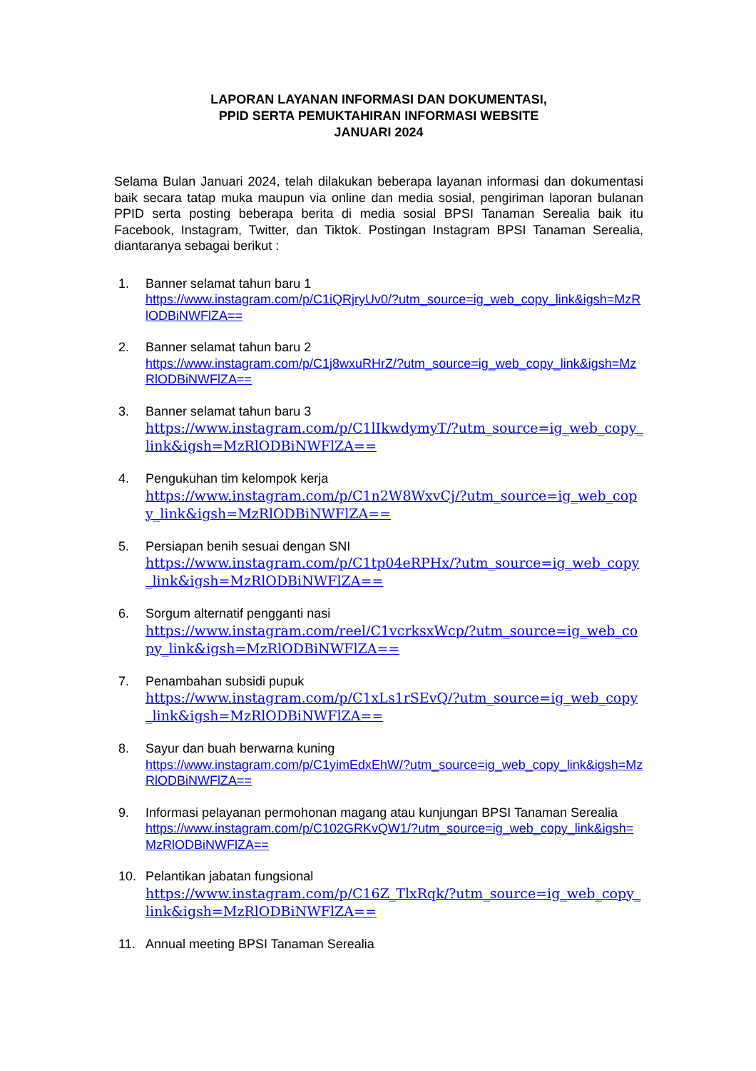LAPORAN LAYANAN INFORMASI DAN DOKUMENTASI,
PPID SERTA PEMUKTAHIRAN INFORMASI WEBSITE
JANUARI 2024
Selama Bulan Januari 2024, telah dilakukan beberapa layanan informasi dan dokumentasi baik secara tatap muka maupun via online dan media sosial, pengiriman laporan bulanan PPID serta posting beberapa berita di media sosial BPSI Tanaman Serealia baik itu Facebook, Instagram, Twitter, dan Tiktok. Postingan Instagram BPSI Tanaman Serealia, diantaranya sebagai berikut :
1. Banner selamat tahun baru 1
https://www.instagram.com/p/C1iQRjryUv0/?utm_source=ig_web_copy_link&igsh=MzRlODBiNWFlZA==
2. Banner selamat tahun baru 2
https://www.instagram.com/p/C1j8wxuRHrZ/?utm_source=ig_web_copy_link&igsh=MzRlODBiNWFlZA==
3. Banner selamat tahun baru 3
https://www.instagram.com/p/C1lIkwdymyT/?utm_source=ig_web_copy_link&igsh=MzRlODBiNWFlZA==
4. Pengukuhan tim kelompok kerja
https://www.instagram.com/p/C1n2W8WxvCj/?utm_source=ig_web_copy_link&igsh=MzRlODBiNWFlZA==
5. Persiapan benih sesuai dengan SNI
https://www.instagram.com/p/C1tp04eRPHx/?utm_source=ig_web_copy_link&igsh=MzRlODBiNWFlZA==
6. Sorgum alternatif pengganti nasi
https://www.instagram.com/reel/C1vcrksxWcp/?utm_source=ig_web_copy_link&igsh=MzRlODBiNWFlZA==
7. Penambahan subsidi pupuk
https://www.instagram.com/p/C1xLs1rSEvQ/?utm_source=ig_web_copy_link&igsh=MzRlODBiNWFlZA==
8. Sayur dan buah berwarna kuning
https://www.instagram.com/p/C1yimEdxEhW/?utm_source=ig_web_copy_link&igsh=MzRlODBiNWFlZA==
9. Informasi pelayanan permohonan magang atau kunjungan BPSI Tanaman Serealia
https://www.instagram.com/p/C102GRKvQW1/?utm_source=ig_web_copy_link&igsh=MzRlODBiNWFlZA==
10. Pelantikan jabatan fungsional
https://www.instagram.com/p/C16Z_TlxRqk/?utm_source=ig_web_copy_link&igsh=MzRlODBiNWFlZA==
11. Annual meeting BPSI Tanaman Serealia